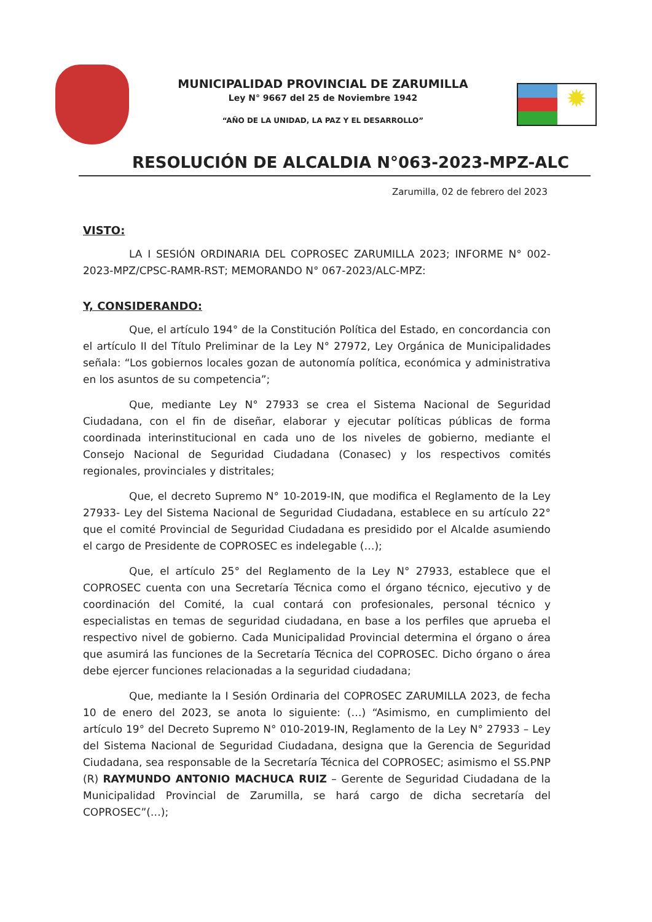MUNICIPALIDAD PROVINCIAL DE ZARUMILLA
Ley N° 9667 del 25 de Noviembre 1942
“AÑO DE LA UNIDAD, LA PAZ Y EL DESARROLLO”
✹
RESOLUCIÓN DE ALCALDIA N°063-2023-MPZ-ALC
Zarumilla, 02 de febrero del 2023
VISTO:
LA I SESIÓN ORDINARIA DEL COPROSEC ZARUMILLA 2023; INFORME N° 002-2023-MPZ/CPSC-RAMR-RST; MEMORANDO N° 067-2023/ALC-MPZ:
Y, CONSIDERANDO:
Que, el artículo 194° de la Constitución Política del Estado, en concordancia con el artículo II del Título Preliminar de la Ley N° 27972, Ley Orgánica de Municipalidades señala: “Los gobiernos locales gozan de autonomía política, económica y administrativa en los asuntos de su competencia”;
Que, mediante Ley N° 27933 se crea el Sistema Nacional de Seguridad Ciudadana, con el fin de diseñar, elaborar y ejecutar políticas públicas de forma coordinada interinstitucional en cada uno de los niveles de gobierno, mediante el Consejo Nacional de Seguridad Ciudadana (Conasec) y los respectivos comités regionales, provinciales y distritales;
Que, el decreto Supremo N° 10-2019-IN, que modifica el Reglamento de la Ley 27933- Ley del Sistema Nacional de Seguridad Ciudadana, establece en su artículo 22° que el comité Provincial de Seguridad Ciudadana es presidido por el Alcalde asumiendo el cargo de Presidente de COPROSEC es indelegable (…);
Que, el artículo 25° del Reglamento de la Ley N° 27933, establece que el COPROSEC cuenta con una Secretaría Técnica como el órgano técnico, ejecutivo y de coordinación del Comité, la cual contará con profesionales, personal técnico y especialistas en temas de seguridad ciudadana, en base a los perfiles que aprueba el respectivo nivel de gobierno. Cada Municipalidad Provincial determina el órgano o área que asumirá las funciones de la Secretaría Técnica del COPROSEC. Dicho órgano o área debe ejercer funciones relacionadas a la seguridad ciudadana;
Que, mediante la I Sesión Ordinaria del COPROSEC ZARUMILLA 2023, de fecha 10 de enero del 2023, se anota lo siguiente: (…) “Asimismo, en cumplimiento del artículo 19° del Decreto Supremo N° 010-2019-IN, Reglamento de la Ley N° 27933 – Ley del Sistema Nacional de Seguridad Ciudadana, designa que la Gerencia de Seguridad Ciudadana, sea responsable de la Secretaría Técnica del COPROSEC; asimismo el SS.PNP (R) RAYMUNDO ANTONIO MACHUCA RUIZ – Gerente de Seguridad Ciudadana de la Municipalidad Provincial de Zarumilla, se hará cargo de dicha secretaría del COPROSEC”(…);